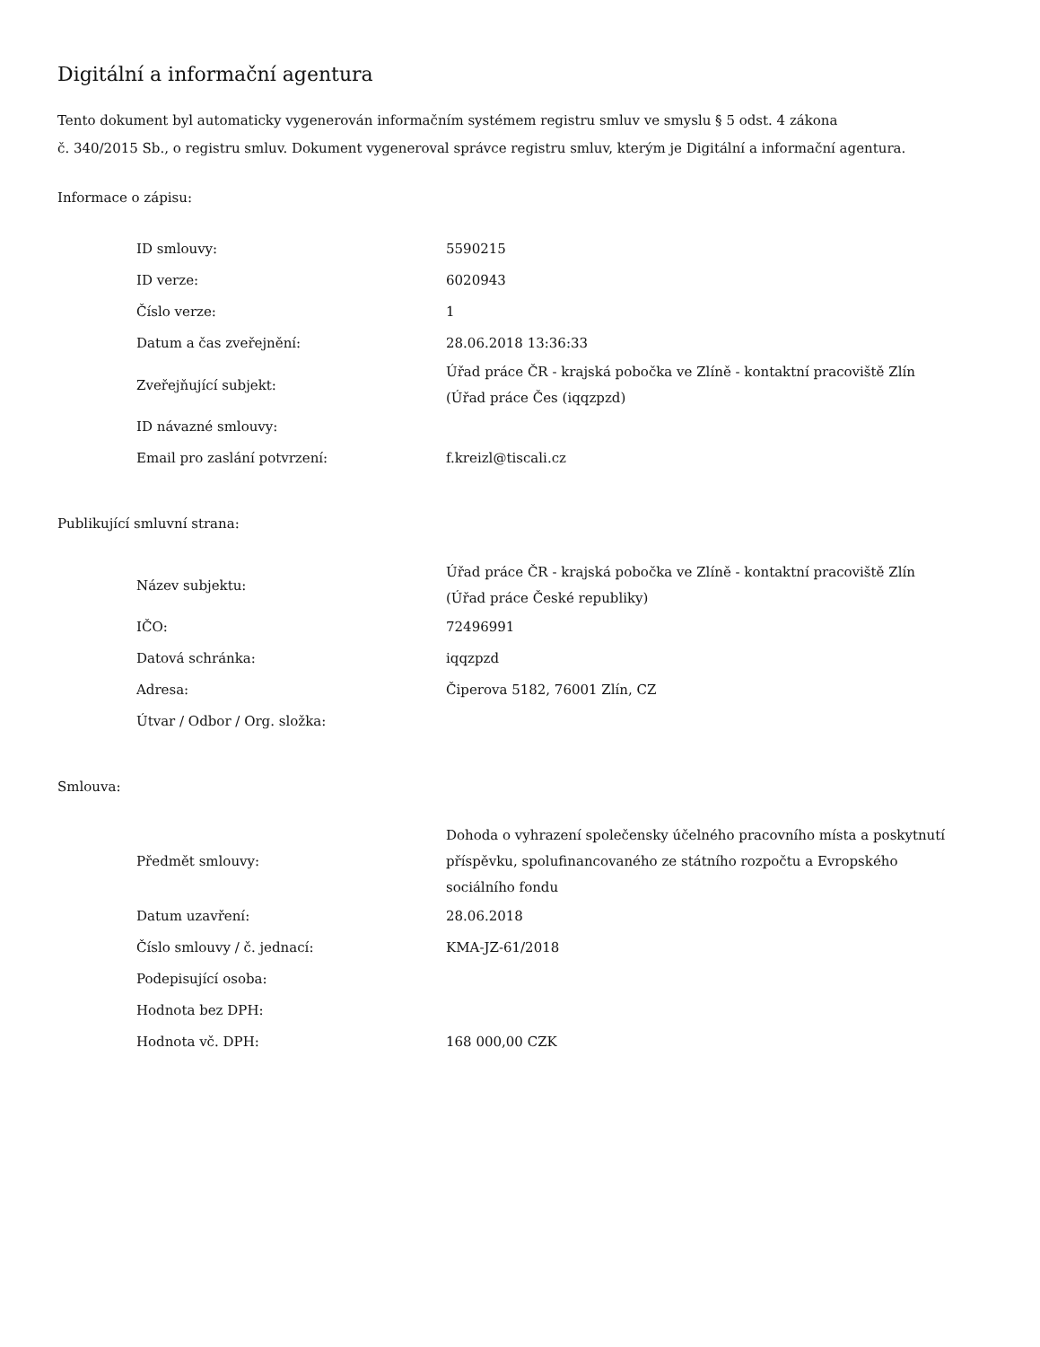Digitální a informační agentura
Tento dokument byl automaticky vygenerován informačním systémem registru smluv ve smyslu § 5 odst. 4 zákona
č. 340/2015 Sb., o registru smluv. Dokument vygeneroval správce registru smluv, kterým je Digitální a informační agentura.
Informace o zápisu:
| ID smlouvy: | 5590215 |
| ID verze: | 6020943 |
| Číslo verze: | 1 |
| Datum a čas zveřejnění: | 28.06.2018 13:36:33 |
| Zveřejňující subjekt: | Úřad práce ČR - krajská pobočka ve Zlíně - kontaktní pracoviště Zlín (Úřad práce Čes (iqqzpzd) |
| ID návazné smlouvy: | |
| Email pro zaslání potvrzení: | f.kreizl@tiscali.cz |
Publikující smluvní strana:
| Název subjektu: | Úřad práce ČR - krajská pobočka ve Zlíně - kontaktní pracoviště Zlín (Úřad práce České republiky) |
| IČO: | 72496991 |
| Datová schránka: | iqqzpzd |
| Adresa: | Čiperova 5182, 76001 Zlín, CZ |
| Útvar / Odbor / Org. složka: | |
Smlouva:
| Předmět smlouvy: | Dohoda o vyhrazení společensky účelného pracovního místa a poskytnutí příspěvku, spolufinancovaného ze státního rozpočtu a Evropského sociálního fondu |
| Datum uzavření: | 28.06.2018 |
| Číslo smlouvy / č. jednací: | KMA-JZ-61/2018 |
| Podepisující osoba: | |
| Hodnota bez DPH: | |
| Hodnota vč. DPH: | 168 000,00 CZK |